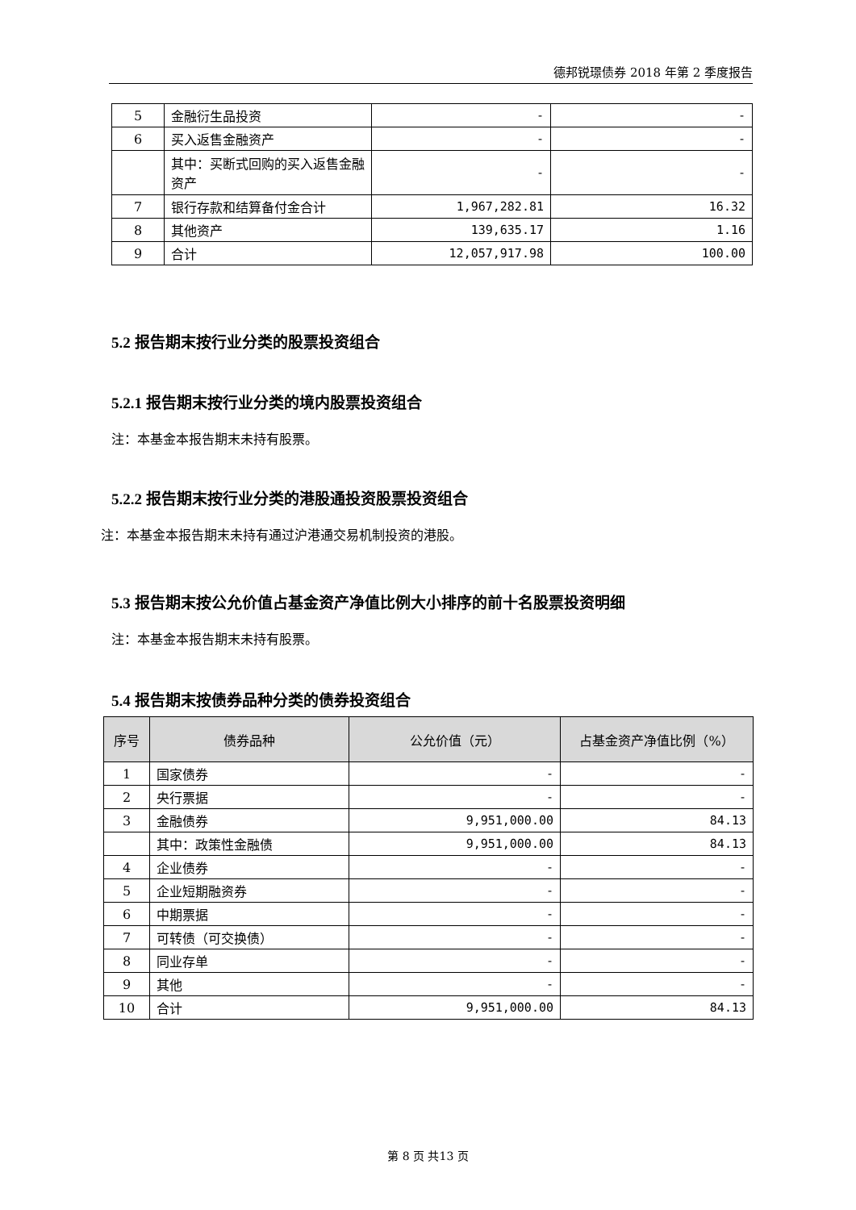德邦锐璟债券 2018 年第 2 季度报告
| 5 | 金融衍生品投资 | - | - |
| 6 | 买入返售金融资产 | - | - |
| | 其中：买断式回购的买入返售金融资产 | - | - |
| 7 | 银行存款和结算备付金合计 | 1,967,282.81 | 16.32 |
| 8 | 其他资产 | 139,635.17 | 1.16 |
| 9 | 合计 | 12,057,917.98 | 100.00 |
5.2 报告期末按行业分类的股票投资组合
5.2.1 报告期末按行业分类的境内股票投资组合
注：本基金本报告期末未持有股票。
5.2.2 报告期末按行业分类的港股通投资股票投资组合
注：本基金本报告期末未持有通过沪港通交易机制投资的港股。
5.3 报告期末按公允价值占基金资产净值比例大小排序的前十名股票投资明细
注：本基金本报告期末未持有股票。
5.4 报告期末按债券品种分类的债券投资组合
| 序号 | 债券品种 | 公允价值（元） | 占基金资产净值比例（%） |
| --- | --- | --- | --- |
| 1 | 国家债券 | - | - |
| 2 | 央行票据 | - | - |
| 3 | 金融债券 | 9,951,000.00 | 84.13 |
| | 其中：政策性金融债 | 9,951,000.00 | 84.13 |
| 4 | 企业债券 | - | - |
| 5 | 企业短期融资券 | - | - |
| 6 | 中期票据 | - | - |
| 7 | 可转债（可交换债） | - | - |
| 8 | 同业存单 | - | - |
| 9 | 其他 | - | - |
| 10 | 合计 | 9,951,000.00 | 84.13 |
第 8 页 共13 页